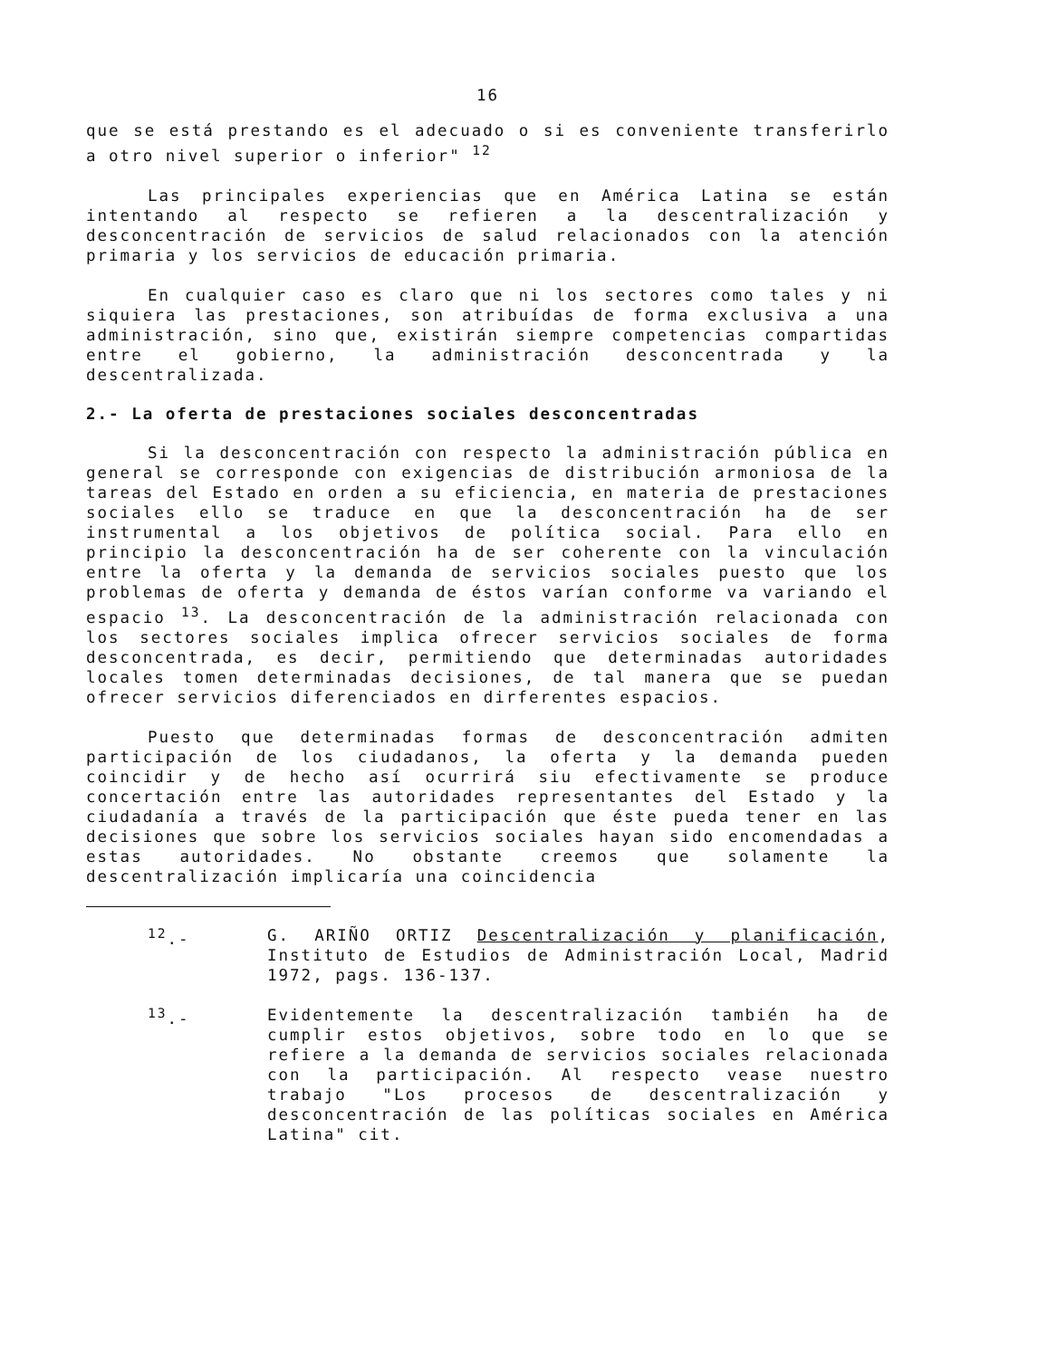16
que se está prestando es el adecuado o si es conveniente transferirlo a otro nivel superior o inferior" <sup>12</sup>
Las principales experiencias que en América Latina se están intentando al respecto se refieren a la descentralización y desconcentración de servicios de salud relacionados con la atención primaria y los servicios de educación primaria.
En cualquier caso es claro que ni los sectores como tales y ni siquiera las prestaciones, son atribuídas de forma exclusiva a una administración, sino que, existirán siempre competencias compartidas entre el gobierno, la administración desconcentrada y la descentralizada.
2.- La oferta de prestaciones sociales desconcentradas
Si la desconcentración con respecto la administración pública en general se corresponde con exigencias de distribución armoniosa de la tareas del Estado en orden a su eficiencia, en materia de prestaciones sociales ello se traduce en que la desconcentración ha de ser instrumental a los objetivos de política social. Para ello en principio la desconcentración ha de ser coherente con la vinculación entre la oferta y la demanda de servicios sociales puesto que los problemas de oferta y demanda de éstos varían conforme va variando el espacio <sup>13</sup>. La desconcentración de la administración relacionada con los sectores sociales implica ofrecer servicios sociales de forma desconcentrada, es decir, permitiendo que determinadas autoridades locales tomen determinadas decisiones, de tal manera que se puedan ofrecer servicios diferenciados en dirferentes espacios.
Puesto que determinadas formas de desconcentración admiten participación de los ciudadanos, la oferta y la demanda pueden coincidir y de hecho así ocurrirá siu efectivamente se produce concertación entre las autoridades representantes del Estado y la ciudadanía a través de la participación que éste pueda tener en las decisiones que sobre los servicios sociales hayan sido encomendadas a estas autoridades. No obstante creemos que solamente la descentralización implicaría una coincidencia
<sup>12</sup>.-
G. ARIÑO ORTIZ Descentralización y planificación, Instituto de Estudios de Administración Local, Madrid 1972, pags. 136-137.
<sup>13</sup>.-
Evidentemente la descentralización también ha de cumplir estos objetivos, sobre todo en lo que se refiere a la demanda de servicios sociales relacionada con la participación. Al respecto vease nuestro trabajo "Los procesos de descentralización y desconcentración de las políticas sociales en América Latina" cit.